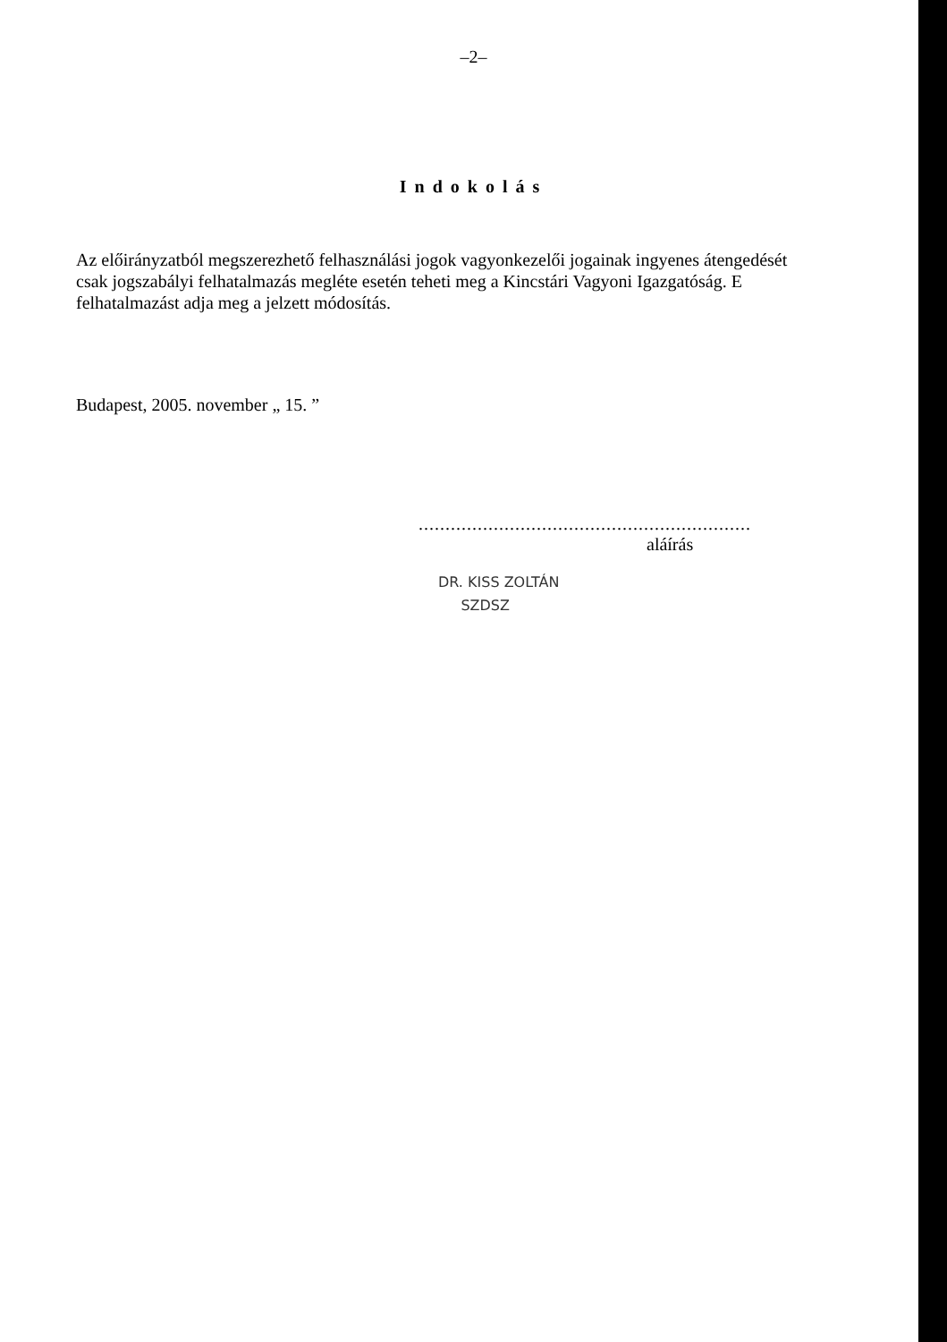–2–
Indokolás
Az előirányzatból megszerezhető felhasználási jogok vagyonkezelői jogainak ingyenes átengedését csak jogszabályi felhatalmazás megléte esetén teheti meg a Kincstári Vagyoni Igazgatóság. E felhatalmazást adja meg a jelzett módosítás.
Budapest, 2005. november „ 15. ”
..............................................................
aláírás
DR. KISS ZOLTÁN
SZDSZ